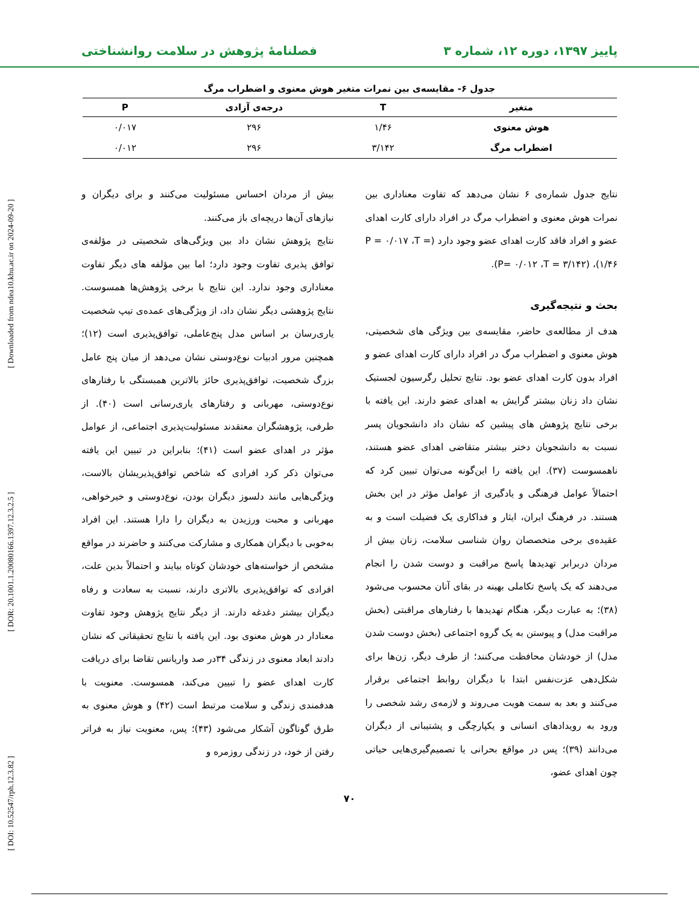پاییز ۱۳۹۷، دوره ۱۲، شماره ۳ فصلنامهٔ پژوهش در سلامت روانشناختی
[ DOI: 10.52547/rph.12.3.82 ] [ DOR: 20.1001.1.20080166.1397.12.3.2.5 ] [ Downloaded from ndea10.khu.ac.ir on 2024-09-20 ]
جدول ۶- مقایسه‌ی بین نمرات متغیر هوش معنوی و اضطراب مرگ
| متغیر | T | درجه‌ی آزادی | P |
| --- | --- | --- | --- |
| هوش معنوی | ۱/۴۶ | ۲۹۶ | ۰/۰۱۷ |
| اضطراب مرگ | ۳/۱۴۲ | ۲۹۶ | ۰/۰۱۲ |
نتایج جدول شماره‌ی ۶ نشان می‌دهد که تفاوت معناداری بین نمرات هوش معنوی و اضطراب مرگ در افراد دارای کارت اهدای عضو و افراد فاقد کارت اهدای عضو وجود دارد (P = ۰/۰۱۷ ،T = ۱/۴۶)، (P= ۰/۰۱۲ ،T = ۳/۱۴۲).
بحث و نتیجه‌گیری
هدف از مطالعه‌ی حاضر، مقایسه‌ی بین ویژگی های شخصیتی، هوش معنوی و اضطراب مرگ در افراد دارای کارت اهدای عضو و افراد بدون کارت اهدای عضو بود. نتایج تحلیل رگرسیون لجستیک نشان داد زنان بیشتر گرایش به اهدای عضو دارند. این یافته با برخی نتایج پژوهش های پیشین که نشان داد دانشجویان پسر نسبت به دانشجویان دختر بیشتر متقاضی اهدای عضو هستند، ناهمسوست (۳۷). این یافته را این‌گونه می‌توان تبیین کرد که احتمالاً عوامل فرهنگی و یادگیری از عوامل مؤثر در این بخش هستند. در فرهنگ ایران، ایثار و فداکاری یک فضیلت است و به عقیده‌ی برخی متخصصان روان شناسی سلامت، زنان بیش از مردان دربرابر تهدیدها پاسخ مراقبت و دوست شدن را انجام می‌دهند که یک پاسخ تکاملی بهینه در بقای آنان محسوب می‌شود (۳۸)؛ به عبارت دیگر، هنگام تهدیدها با رفتارهای مراقبتی (بخش مراقبت مدل) و پیوستن به یک گروه اجتماعی (بخش دوست شدن مدل) از خودشان محافظت می‌کنند؛ از طرف دیگر، زن‌ها برای شکل‌دهی عزت‌نفس ابتدا با دیگران روابط اجتماعی برقرار می‌کنند و بعد به سمت هویت می‌روند و لازمه‌ی رشد شخصی را ورود به رویدادهای انسانی و یکپارچگی و پشتیبانی از دیگران می‌دانند (۳۹)؛ پس در مواقع بحرانی یا تصمیم‌گیری‌هایی حیاتی چون اهدای عضو،
بیش از مردان احساس مسئولیت می‌کنند و برای دیگران و نیازهای آن‌ها دریچه‌ای باز می‌کنند.
نتایج پژوهش نشان داد بین ویژگی‌های شخصیتی در مؤلفه‌ی توافق پذیری تفاوت وجود دارد؛ اما بین مؤلفه های دیگر تفاوت معناداری وجود ندارد. این نتایج با برخی پژوهش‌ها همسوست. نتایج پژوهشی دیگر نشان داد، از ویژگی‌های عمده‌ی تیپ شخصیت یاری‌رسان بر اساس مدل پنج‌عاملی، توافق‌پذیری است (۱۲)؛ همچنین مرور ادبیات نوع‌دوستی نشان می‌دهد از میان پنج عامل بزرگ شخصیت، توافق‌پذیری حائز بالاترین همبستگی با رفتارهای نوع‌دوستی، مهربانی و رفتارهای یاری‌رسانی است (۴۰). از طرفی، پژوهشگران معتقدند مسئولیت‌پذیری اجتماعی، از عوامل مؤثر در اهدای عضو است (۴۱)؛ بنابراین در تبیین این یافته می‌توان ذکر کرد افرادی که شاخص توافق‌پذیریشان بالاست، ویژگی‌هایی مانند دلسوز دیگران بودن، نوع‌دوستی و خیرخواهی، مهربانی و محبت ورزیدن به دیگران را دارا هستند. این افراد به‌خوبی با دیگران همکاری و مشارکت می‌کنند و حاضرند در مواقع مشخص از خواسته‌های خودشان کوتاه بیایند و احتمالاً بدین علت، افرادی که توافق‌پذیری بالاتری دارند، نسبت به سعادت و رفاه دیگران بیشتر دغدغه دارند. از دیگر نتایج پژوهش وجود تفاوت معنادار در هوش معنوی بود. این یافته با نتایج تحقیقاتی که نشان دادند ابعاد معنوی در زندگی ۳۴در صد واریانس تقاضا برای دریافت کارت اهدای عضو را تبیین می‌کند، همسوست. معنویت با هدفمندی زندگی و سلامت مرتبط است (۴۲) و هوش معنوی به طرق گوناگون آشکار می‌شود (۴۳)؛ پس، معنویت نیاز به فراتر رفتن از خود، در زندگی روزمره و
۷۰